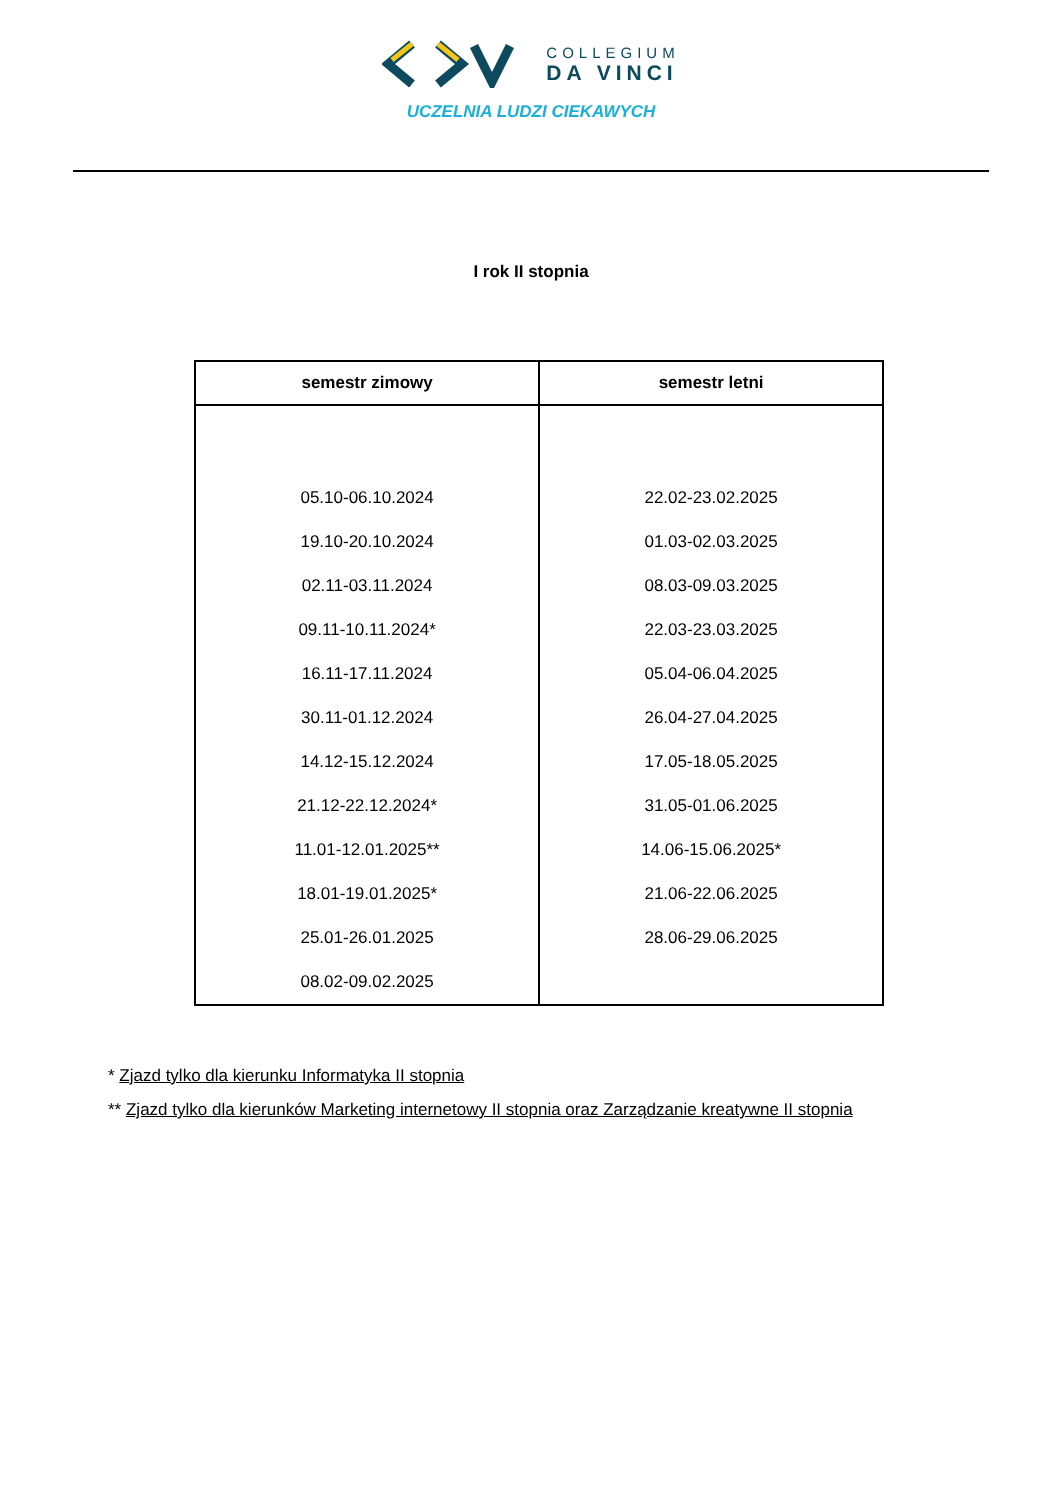COLLEGIUM
DA VINCI
UCZELNIA LUDZI CIEKAWYCH
I rok II stopnia
| semestr zimowy | semestr letni |
| --- | --- |
| 05.10-06.10.2024 19.10-20.10.2024 02.11-03.11.2024 09.11-10.11.2024* 16.11-17.11.2024 30.11-01.12.2024 14.12-15.12.2024 21.12-22.12.2024* 11.01-12.01.2025** 18.01-19.01.2025* 25.01-26.01.2025 08.02-09.02.2025 | 22.02-23.02.2025 01.03-02.03.2025 08.03-09.03.2025 22.03-23.03.2025 05.04-06.04.2025 26.04-27.04.2025 17.05-18.05.2025 31.05-01.06.2025 14.06-15.06.2025* 21.06-22.06.2025 28.06-29.06.2025 |
* Zjazd tylko dla kierunku Informatyka II stopnia
** Zjazd tylko dla kierunków Marketing internetowy II stopnia oraz Zarządzanie kreatywne II stopnia